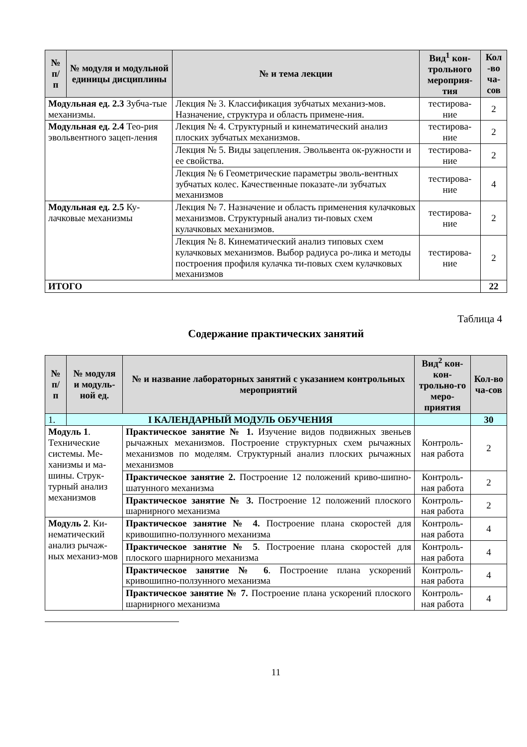| № п/ п | № модуля и модульной единицы дисциплины | № и тема лекции | Вид<sup>1</sup> кон-трольного мероприя-тия | Кол -во ча-сов |
| --- | --- | --- | --- | --- |
| Модульная ед. 2.3 Зубча-тые механизмы. | | Лекция № 3. Классификация зубчатых механиз-мов. Назначение, структура и область примене-ния. | тестирова-ние | 2 |
| Модульная ед. 2.4 Тео-рия эвольвентного зацеп-ления | | Лекция № 4. Структурный и кинематический анализ плоских зубчатых механизмов. | тестирова-ние | 2 |
| | | Лекция № 5. Виды зацепления. Эвольвента ок-ружности и ее свойства. | тестирова-ние | 2 |
| | | Лекция № 6 Геометрические параметры эволь-вентных зубчатых колес. Качественные показате-ли зубчатых механизмов | тестирова-ние | 4 |
| Модульная ед. 2.5 Ку-лачковые механизмы | | Лекция № 7. Назначение и область применения кулачковых механизмов. Структурный анализ ти-повых схем кулачковых механизмов. | тестирова-ние | 2 |
| | | Лекция № 8. Кинематический анализ типовых схем кулачковых механизмов. Выбор радиуса ро-лика и методы построения профиля кулачка ти-повых схем кулачковых механизмов | тестирова-ние | 2 |
| ИТОГО | | | | 22 |
Таблица 4
Содержание практических занятий
| № п/ п | № модуля и модуль-ной ед. | № и название лабораторных занятий с указанием контрольных мероприятий | Вид<sup>2</sup> кон-кон-трольно-го меро-приятия | Кол-во ча-сов |
| --- | --- | --- | --- | --- |
| 1. | I КАЛЕНДАРНЫЙ МОДУЛЬ ОБУЧЕНИЯ | | | 30 |
| Модуль 1 . Технические системы. Ме-ханизмы и ма-шины. Струк-турный анализ механизмов | | Практическое занятие № 1. Изучение видов подвижных звеньев рычажных механизмов. Построение структурных схем рычажных механизмов по моделям. Структурный анализ плоских рычажных механизмов | Контроль-ная работа | 2 |
| | | Практическое занятие 2. Построение 12 положений криво-шипно-шатунного механизма | Контроль-ная работа | 2 |
| | | Практическое занятие № 3. Построение 12 положений плоского шарнирного механизма | Контроль-ная работа | 2 |
| Модуль 2 . Ки-нематический анализ рычаж-ных механиз-мов | | Практическое занятие № 4. Построение плана скоростей для кривошипно-ползунного механизма | Контроль-ная работа | 4 |
| | | Практическое занятие № 5 . Построение плана скоростей для плоского шарнирного механизма | Контроль-ная работа | 4 |
| | | Практическое занятие № 6 . Построение плана ускорений кривошипно-ползунного механизма | Контроль-ная работа | 4 |
| | | Практическое занятие № 7. Построение плана ускорений плоского шарнирного механизма | Контроль-ная работа | 4 |
11